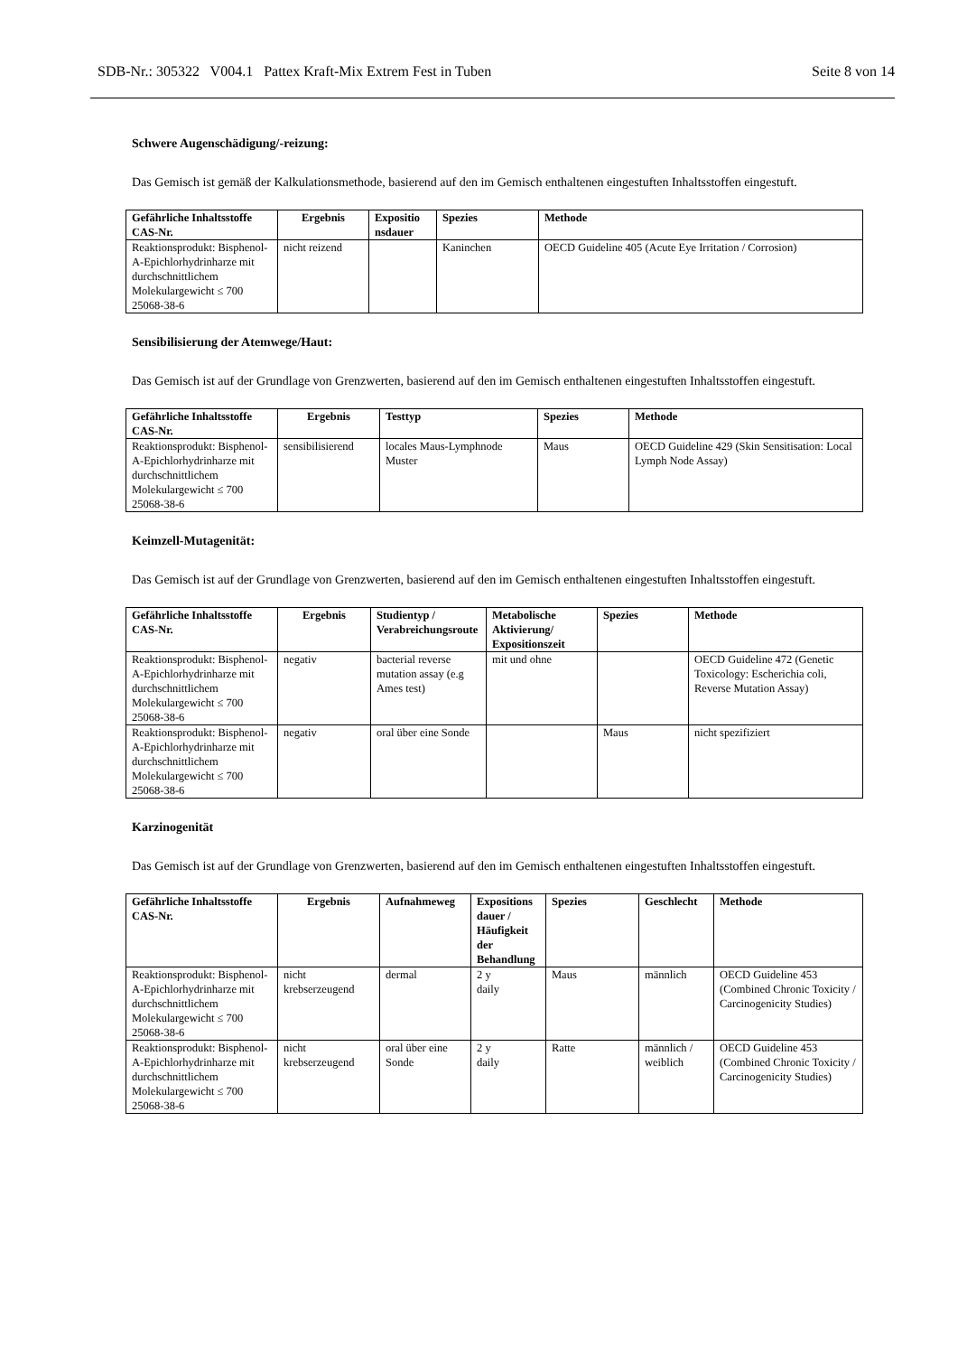SDB-Nr.: 305322 V004.1 Pattex Kraft-Mix Extrem Fest in Tuben Seite 8 von 14
Schwere Augenschädigung/-reizung:
Das Gemisch ist gemäß der Kalkulationsmethode, basierend auf den im Gemisch enthaltenen eingestuften Inhaltsstoffen eingestuft.
| Gefährliche Inhaltsstoffe CAS-Nr. | Ergebnis | Expositio nsdauer | Spezies | Methode |
| --- | --- | --- | --- | --- |
| Reaktionsprodukt: Bisphenol-A-Epichlorhydrinharze mit durchschnittlichem Molekulargewicht ≤ 700 25068-38-6 | nicht reizend | | Kaninchen | OECD Guideline 405 (Acute Eye Irritation / Corrosion) |
Sensibilisierung der Atemwege/Haut:
Das Gemisch ist auf der Grundlage von Grenzwerten, basierend auf den im Gemisch enthaltenen eingestuften Inhaltsstoffen eingestuft.
| Gefährliche Inhaltsstoffe CAS-Nr. | Ergebnis | Testtyp | Spezies | Methode |
| --- | --- | --- | --- | --- |
| Reaktionsprodukt: Bisphenol-A-Epichlorhydrinharze mit durchschnittlichem Molekulargewicht ≤ 700 25068-38-6 | sensibilisierend | locales Maus-Lymphnode Muster | Maus | OECD Guideline 429 (Skin Sensitisation: Local Lymph Node Assay) |
Keimzell-Mutagenität:
Das Gemisch ist auf der Grundlage von Grenzwerten, basierend auf den im Gemisch enthaltenen eingestuften Inhaltsstoffen eingestuft.
| Gefährliche Inhaltsstoffe CAS-Nr. | Ergebnis | Studientyp / Verabreichungsroute | Metabolische Aktivierung/ Expositionszeit | Spezies | Methode |
| --- | --- | --- | --- | --- | --- |
| Reaktionsprodukt: Bisphenol-A-Epichlorhydrinharze mit durchschnittlichem Molekulargewicht ≤ 700 25068-38-6 | negativ | bacterial reverse mutation assay (e.g Ames test) | mit und ohne | | OECD Guideline 472 (Genetic Toxicology: Escherichia coli, Reverse Mutation Assay) |
| Reaktionsprodukt: Bisphenol-A-Epichlorhydrinharze mit durchschnittlichem Molekulargewicht ≤ 700 25068-38-6 | negativ | oral über eine Sonde | | Maus | nicht spezifiziert |
Karzinogenität
Das Gemisch ist auf der Grundlage von Grenzwerten, basierend auf den im Gemisch enthaltenen eingestuften Inhaltsstoffen eingestuft.
| Gefährliche Inhaltsstoffe CAS-Nr. | Ergebnis | Aufnahmeweg | Expositions dauer / Häufigkeit der Behandlung | Spezies | Geschlecht | Methode |
| --- | --- | --- | --- | --- | --- | --- |
| Reaktionsprodukt: Bisphenol-A-Epichlorhydrinharze mit durchschnittlichem Molekulargewicht ≤ 700 25068-38-6 | nicht krebserzeugend | dermal | 2 y daily | Maus | männlich | OECD Guideline 453 (Combined Chronic Toxicity / Carcinogenicity Studies) |
| Reaktionsprodukt: Bisphenol-A-Epichlorhydrinharze mit durchschnittlichem Molekulargewicht ≤ 700 25068-38-6 | nicht krebserzeugend | oral über eine Sonde | 2 y daily | Ratte | männlich / weiblich | OECD Guideline 453 (Combined Chronic Toxicity / Carcinogenicity Studies) |